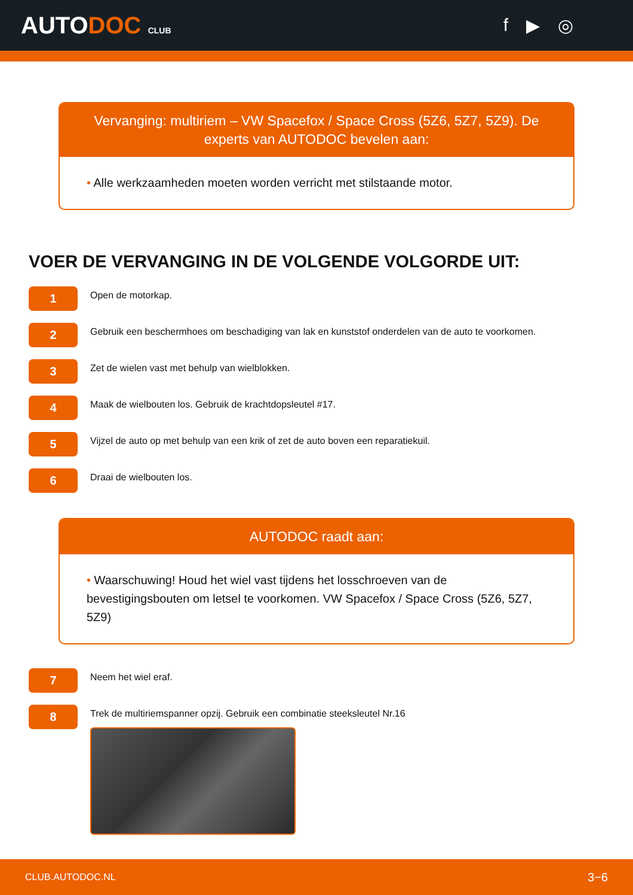AUTODOC CLUB
f ▶ ◎
Vervanging: multiriem – VW Spacefox / Space Cross (5Z6, 5Z7, 5Z9). De experts van AUTODOC bevelen aan:
• Alle werkzaamheden moeten worden verricht met stilstaande motor.
VOER DE VERVANGING IN DE VOLGENDE VOLGORDE UIT:
1
Open de motorkap.
2
Gebruik een beschermhoes om beschadiging van lak en kunststof onderdelen van de auto te voorkomen.
3
Zet de wielen vast met behulp van wielblokken.
4
Maak de wielbouten los. Gebruik de krachtdopsleutel #17.
5
Vijzel de auto op met behulp van een krik of zet de auto boven een reparatiekuil.
6
Draai de wielbouten los.
AUTODOC raadt aan:
• Waarschuwing! Houd het wiel vast tijdens het losschroeven van de bevestigingsbouten om letsel te voorkomen. VW Spacefox / Space Cross (5Z6, 5Z7, 5Z9)
7
Neem het wiel eraf.
8
Trek de multiriemspanner opzij. Gebruik een combinatie steeksleutel Nr.16
CLUB.AUTODOC.NL 3−6